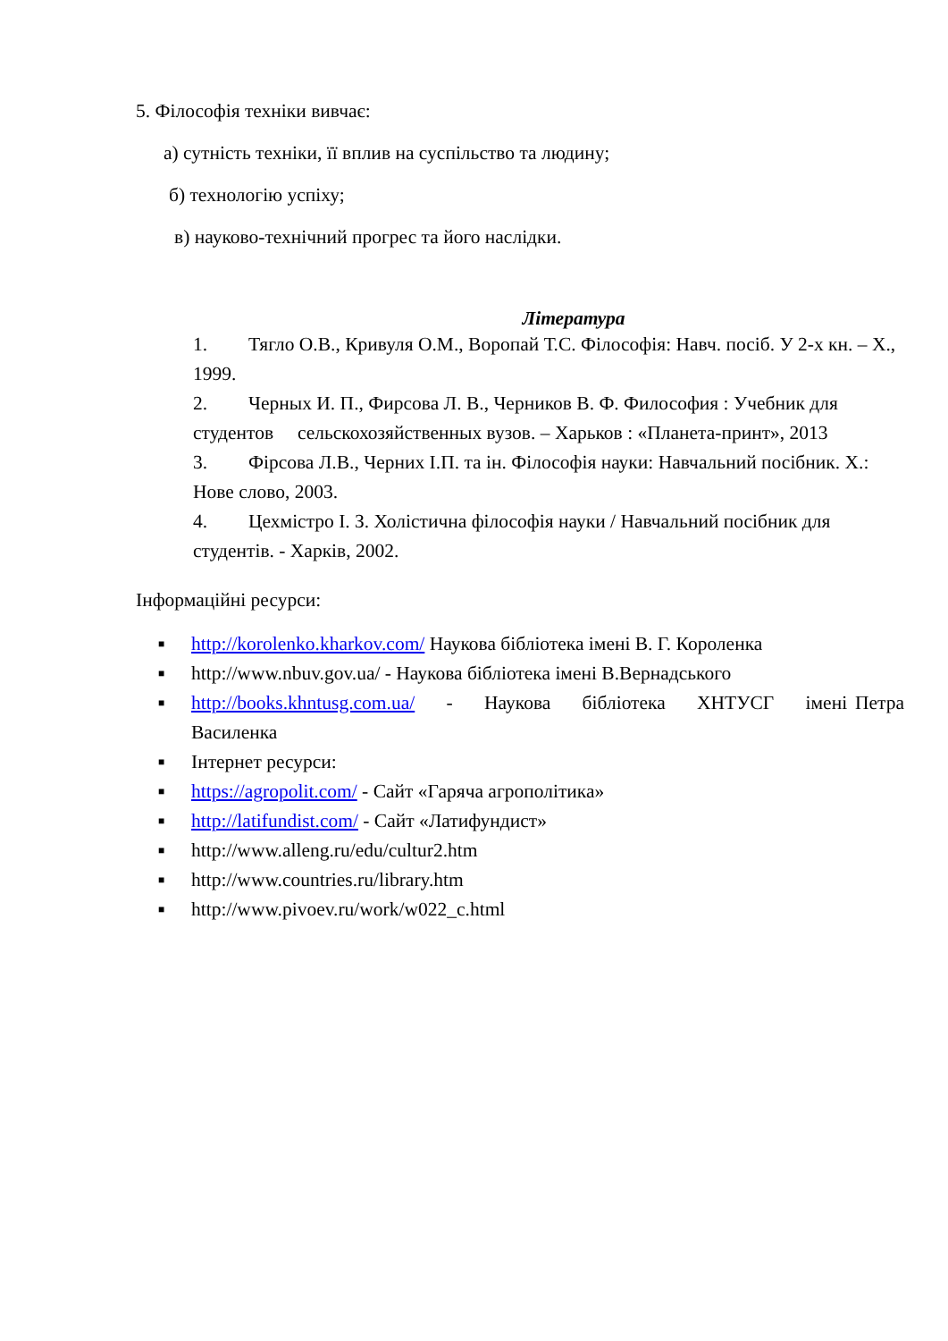5. Філософія техніки вивчає:
а) сутність техніки, її вплив на суспільство та людину;
б) технологію успіху;
в) науково-технічний прогрес та його наслідки.
Література
1. Тягло О.В., Кривуля О.М., Воропай Т.С. Філософія: Навч. посіб. У 2-х кн. – Х., 1999.
2. Черных И. П., Фирсова Л. В., Черников В. Ф. Философия : Учебник для студентов сельскохозяйственных вузов. – Харьков : «Планета-принт», 2013
3. Фірсова Л.В., Черних І.П. та ін. Філософія науки: Навчальний посібник. Х.: Нове слово, 2003.
4. Цехмістро І. З. Холістична філософія науки / Навчальний посібник для студентів. - Харків, 2002.
Інформаційні ресурси:
■ http://korolenko.kharkov.com/ Наукова бібліотека імені В. Г. Короленка
■ http://www.nbuv.gov.ua/ - Наукова бібліотека імені В.Вернадського
■ http://books.khntusg.com.ua/ - Наукова бібліотека ХНТУСГ імені Петра Василенка
■ Інтернет ресурси:
■ https://agropolit.com/ - Сайт «Гаряча агрополітика»
■ http://latifundist.com/ - Сайт «Латифундист»
■ http://www.alleng.ru/edu/cultur2.htm
■ http://www.countries.ru/library.htm
■ http://www.pivoev.ru/work/w022_c.html